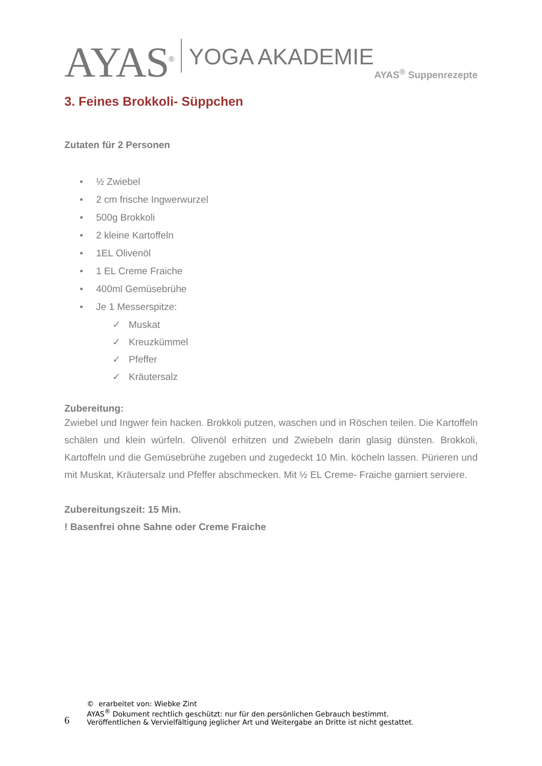AYAS<sup>®</sup> YOGA AKADEMIE
AYAS<sup>®</sup> Suppenrezepte
3. Feines Brokkoli- Süppchen
Zutaten für 2 Personen
• ½ Zwiebel
• 2 cm frische Ingwerwurzel
• 500g Brokkoli
• 2 kleine Kartoffeln
• 1EL Olivenöl
• 1 EL Creme Fraiche
• 400ml Gemüsebrühe
• Je 1 Messerspitze:
✓ Muskat
✓ Kreuzkümmel
✓ Pfeffer
✓ Kräutersalz
Zubereitung:
Zwiebel und Ingwer fein hacken. Brokkoli putzen, waschen und in Röschen teilen. Die Kartoffeln schälen und klein würfeln. Olivenöl erhitzen und Zwiebeln darin glasig dünsten. Brokkoli, Kartoffeln und die Gemüsebrühe zugeben und zugedeckt 10 Min. köcheln lassen. Pürieren und mit Muskat, Kräutersalz und Pfeffer abschmecken. Mit ½ EL Creme- Fraiche garniert serviere.
Zubereitungszeit: 15 Min.
! Basenfrei ohne Sahne oder Creme Fraiche
6
© erarbeitet von: Wiebke Zint
AYAS<sup>®</sup> Dokument rechtlich geschützt: nur für den persönlichen Gebrauch bestimmt.
Veröffentlichen & Vervielfältigung jeglicher Art und Weitergabe an Dritte ist nicht gestattet.